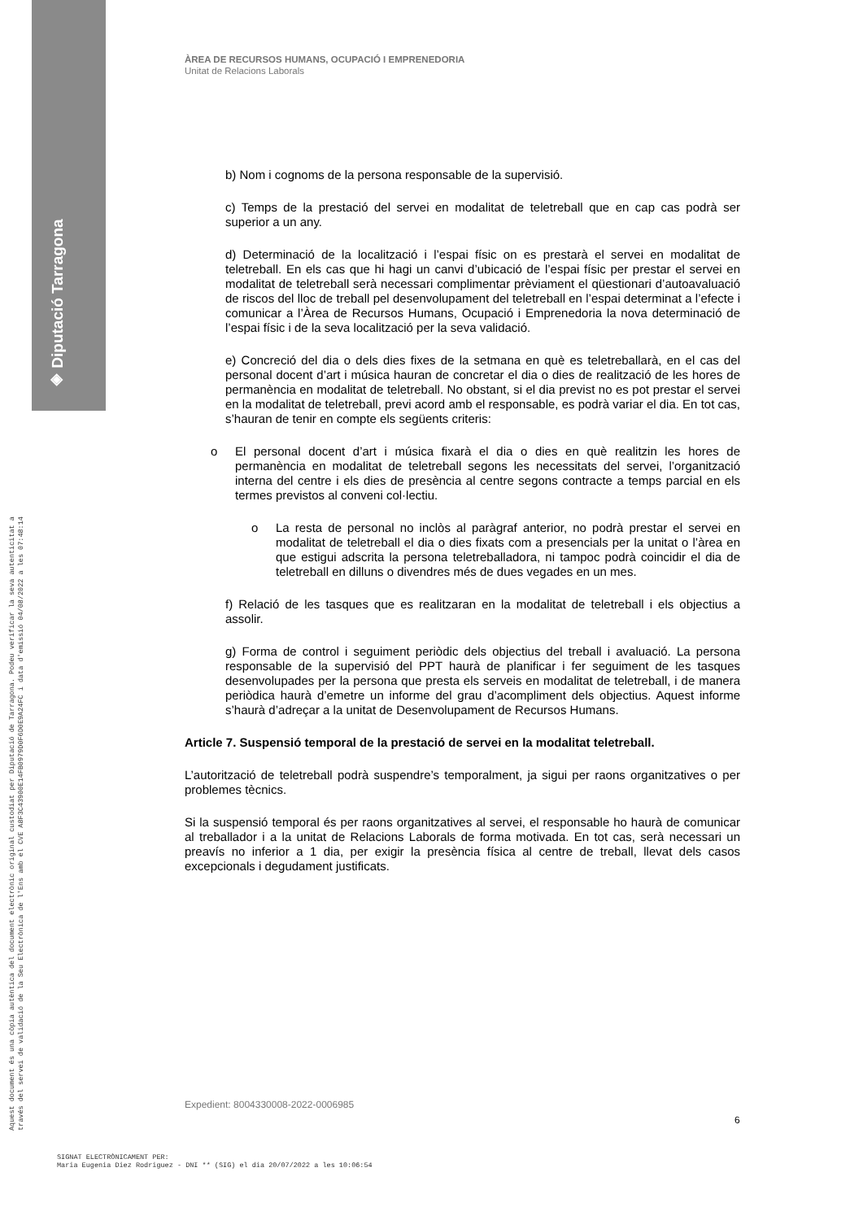◈ Diputació Tarragona
Aquest document és una còpia autèntica del document electrònic original custodiat per Diputació de Tarragona. Podeu verificar la seva autenticitat a
través del servei de validació de la Seu Electrònica de l'Ens amb el CVE A8F3C43900E14FB0979D0F6D0E9A24FC i data d'emissió 04/08/2022 a les 07:48:14
ÀREA DE RECURSOS HUMANS, OCUPACIÓ I EMPRENEDORIA
Unitat de Relacions Laborals
b) Nom i cognoms de la persona responsable de la supervisió.
c) Temps de la prestació del servei en modalitat de teletreball que en cap cas podrà ser superior a un any.
d) Determinació de la localització i l’espai físic on es prestarà el servei en modalitat de teletreball. En els cas que hi hagi un canvi d’ubicació de l’espai físic per prestar el servei en modalitat de teletreball serà necessari complimentar prèviament el qüestionari d’autoavaluació de riscos del lloc de treball pel desenvolupament del teletreball en l’espai determinat a l’efecte i comunicar a l’Àrea de Recursos Humans, Ocupació i Emprenedoria la nova determinació de l’espai físic i de la seva localització per la seva validació.
e) Concreció del dia o dels dies fixes de la setmana en què es teletreballarà, en el cas del personal docent d’art i música hauran de concretar el dia o dies de realització de les hores de permanència en modalitat de teletreball. No obstant, si el dia previst no es pot prestar el servei en la modalitat de teletreball, previ acord amb el responsable, es podrà variar el dia. En tot cas, s’hauran de tenir en compte els següents criteris:
o El personal docent d’art i música fixarà el dia o dies en què realitzin les hores de permanència en modalitat de teletreball segons les necessitats del servei, l’organització interna del centre i els dies de presència al centre segons contracte a temps parcial en els termes previstos al conveni col·lectiu.
o La resta de personal no inclòs al paràgraf anterior, no podrà prestar el servei en modalitat de teletreball el dia o dies fixats com a presencials per la unitat o l’àrea en que estigui adscrita la persona teletreballadora, ni tampoc podrà coincidir el dia de teletreball en dilluns o divendres més de dues vegades en un mes.
f) Relació de les tasques que es realitzaran en la modalitat de teletreball i els objectius a assolir.
g) Forma de control i seguiment periòdic dels objectius del treball i avaluació. La persona responsable de la supervisió del PPT haurà de planificar i fer seguiment de les tasques desenvolupades per la persona que presta els serveis en modalitat de teletreball, i de manera periòdica haurà d’emetre un informe del grau d’acompliment dels objectius. Aquest informe s’haurà d’adreçar a la unitat de Desenvolupament de Recursos Humans.
Article 7. Suspensió temporal de la prestació de servei en la modalitat teletreball.
L’autorització de teletreball podrà suspendre’s temporalment, ja sigui per raons organitzatives o per problemes tècnics.
Si la suspensió temporal és per raons organitzatives al servei, el responsable ho haurà de comunicar al treballador i a la unitat de Relacions Laborals de forma motivada. En tot cas, serà necessari un preavís no inferior a 1 dia, per exigir la presència física al centre de treball, llevat dels casos excepcionals i degudament justificats.
Expedient: 8004330008-2022-0006985
6
SIGNAT ELECTRÒNICAMENT PER:
Maria Eugenia Diez Rodriguez - DNI ** (SIG) el dia 20/07/2022 a les 10:06:54